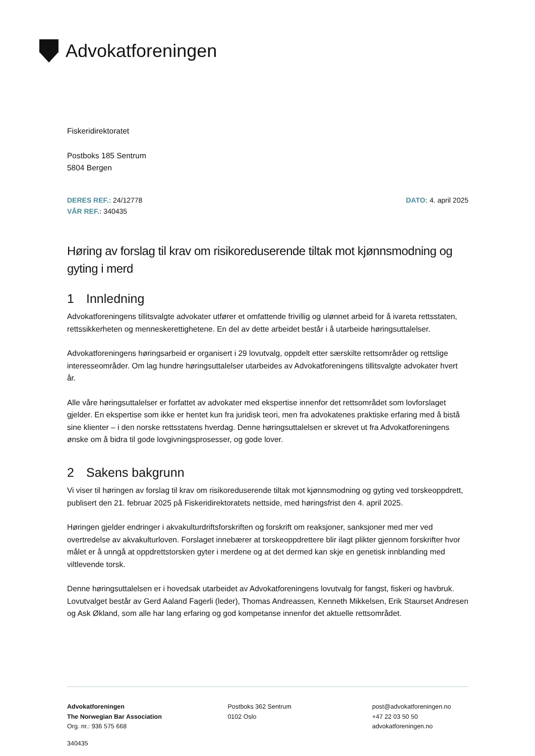Advokatforeningen
Fiskeridirektoratet
Postboks 185 Sentrum
5804 Bergen
DERES REF.: 24/12778
VÅR REF.: 340435
DATO: 4. april 2025
Høring av forslag til krav om risikoreduserende tiltak mot kjønnsmodning og gyting i merd
1 Innledning
Advokatforeningens tillitsvalgte advokater utfører et omfattende frivillig og ulønnet arbeid for å ivareta rettsstaten, rettssikkerheten og menneskerettighetene. En del av dette arbeidet består i å utarbeide høringsuttalelser.
Advokatforeningens høringsarbeid er organisert i 29 lovutvalg, oppdelt etter særskilte rettsområder og rettslige interesseområder. Om lag hundre høringsuttalelser utarbeides av Advokatforeningens tillitsvalgte advokater hvert år.
Alle våre høringsuttalelser er forfattet av advokater med ekspertise innenfor det rettsområdet som lovforslaget gjelder. En ekspertise som ikke er hentet kun fra juridisk teori, men fra advokatenes praktiske erfaring med å bistå sine klienter – i den norske rettsstatens hverdag. Denne høringsuttalelsen er skrevet ut fra Advokatforeningens ønske om å bidra til gode lovgivningsprosesser, og gode lover.
2 Sakens bakgrunn
Vi viser til høringen av forslag til krav om risikoreduserende tiltak mot kjønnsmodning og gyting ved torskeoppdrett, publisert den 21. februar 2025 på Fiskeridirektoratets nettside, med høringsfrist den 4. april 2025.
Høringen gjelder endringer i akvakulturdriftsforskriften og forskrift om reaksjoner, sanksjoner med mer ved overtredelse av akvakulturloven. Forslaget innebærer at torskeoppdrettere blir ilagt plikter gjennom forskrifter hvor målet er å unngå at oppdrettstorsken gyter i merdene og at det dermed kan skje en genetisk innblanding med viltlevende torsk.
Denne høringsuttalelsen er i hovedsak utarbeidet av Advokatforeningens lovutvalg for fangst, fiskeri og havbruk. Lovutvalget består av Gerd Aaland Fagerli (leder), Thomas Andreassen, Kenneth Mikkelsen, Erik Staurset Andresen og Ask Økland, som alle har lang erfaring og god kompetanse innenfor det aktuelle rettsområdet.
Advokatforeningen
The Norwegian Bar Association
Org. nr.: 936 575 668
Postboks 362 Sentrum
0102 Oslo
post@advokatforeningen.no
+47 22 03 50 50
advokatforeningen.no
340435